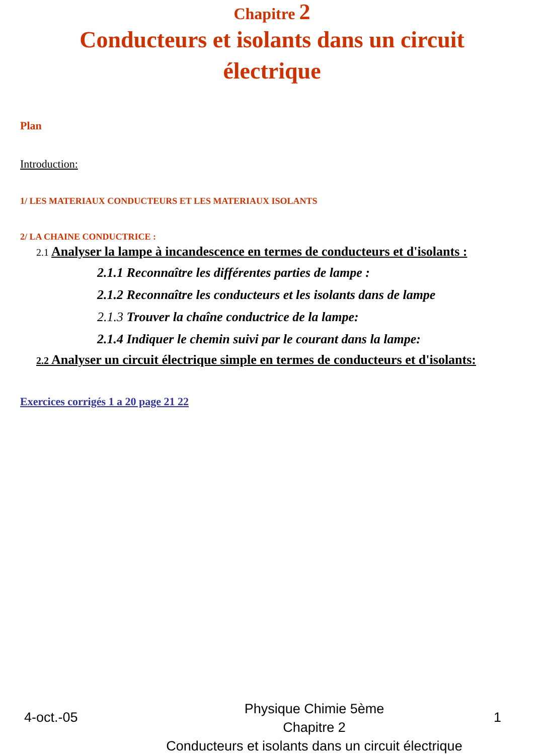Chapitre 2
Conducteurs et isolants dans un circuit électrique
Plan
Introduction:
1/ LES MATERIAUX CONDUCTEURS ET LES MATERIAUX ISOLANTS
2/ LA CHAINE CONDUCTRICE :
2.1 Analyser la lampe à incandescence en termes de conducteurs et d'isolants :
2.1.1 Reconnaître les différentes parties de lampe :
2.1.2 Reconnaître les conducteurs et les isolants dans de lampe
2.1.3 Trouver la chaîne conductrice de la lampe:
2.1.4 Indiquer le chemin suivi par le courant dans la lampe:
2.2 Analyser un circuit électrique simple en termes de conducteurs et d'isolants:
Exercices corrigés 1 a 20 page 21 22
4-oct.-05
Physique Chimie 5ème
Chapitre 2
Conducteurs et isolants dans un circuit électrique
1